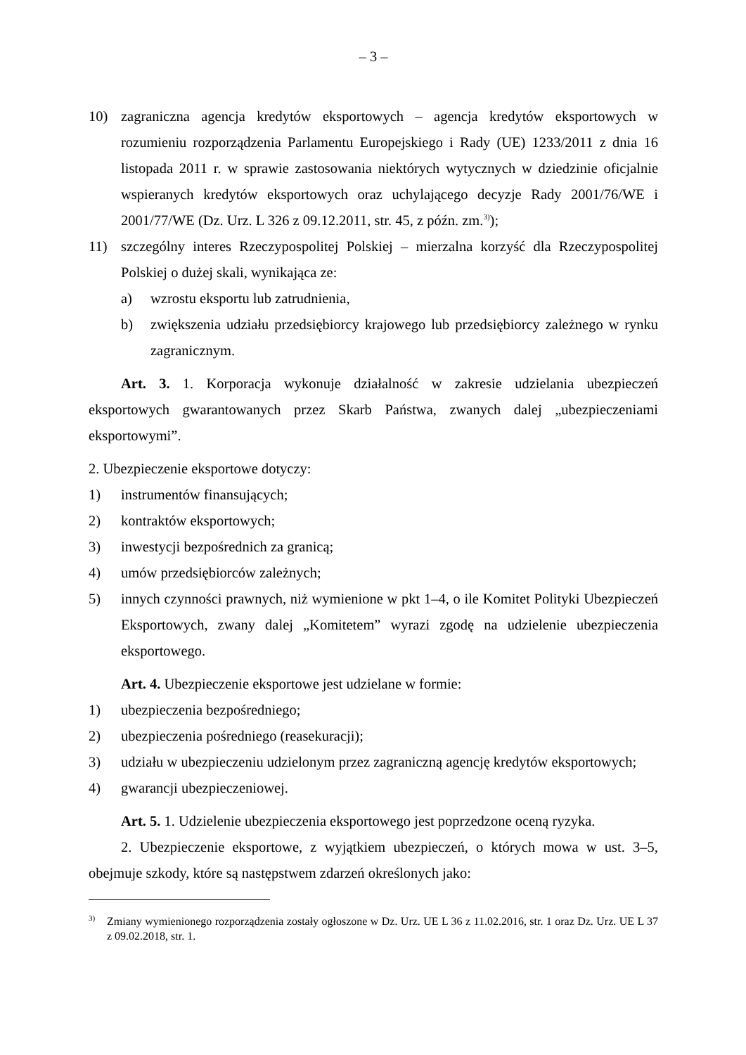– 3 –
10) zagraniczna agencja kredytów eksportowych – agencja kredytów eksportowych w rozumieniu rozporządzenia Parlamentu Europejskiego i Rady (UE) 1233/2011 z dnia 16 listopada 2011 r. w sprawie zastosowania niektórych wytycznych w dziedzinie oficjalnie wspieranych kredytów eksportowych oraz uchylającego decyzje Rady 2001/76/WE i 2001/77/WE (Dz. Urz. L 326 z 09.12.2011, str. 45, z późn. zm.<sup>3)</sup>);
11) szczególny interes Rzeczypospolitej Polskiej – mierzalna korzyść dla Rzeczypospolitej Polskiej o dużej skali, wynikająca ze:
a) wzrostu eksportu lub zatrudnienia,
b) zwiększenia udziału przedsiębiorcy krajowego lub przedsiębiorcy zależnego w rynku zagranicznym.
Art. 3. 1. Korporacja wykonuje działalność w zakresie udzielania ubezpieczeń eksportowych gwarantowanych przez Skarb Państwa, zwanych dalej „ubezpieczeniami eksportowymi”.
2. Ubezpieczenie eksportowe dotyczy:
1) instrumentów finansujących;
2) kontraktów eksportowych;
3) inwestycji bezpośrednich za granicą;
4) umów przedsiębiorców zależnych;
5) innych czynności prawnych, niż wymienione w pkt 1–4, o ile Komitet Polityki Ubezpieczeń Eksportowych, zwany dalej „Komitetem” wyrazi zgodę na udzielenie ubezpieczenia eksportowego.
Art. 4. Ubezpieczenie eksportowe jest udzielane w formie:
1) ubezpieczenia bezpośredniego;
2) ubezpieczenia pośredniego (reasekuracji);
3) udziału w ubezpieczeniu udzielonym przez zagraniczną agencję kredytów eksportowych;
4) gwarancji ubezpieczeniowej.
Art. 5. 1. Udzielenie ubezpieczenia eksportowego jest poprzedzone oceną ryzyka.
2. Ubezpieczenie eksportowe, z wyjątkiem ubezpieczeń, o których mowa w ust. 3–5, obejmuje szkody, które są następstwem zdarzeń określonych jako:
<sup>3)</sup>
Zmiany wymienionego rozporządzenia zostały ogłoszone w Dz. Urz. UE L 36 z 11.02.2016, str. 1 oraz Dz. Urz. UE L 37 z 09.02.2018, str. 1.